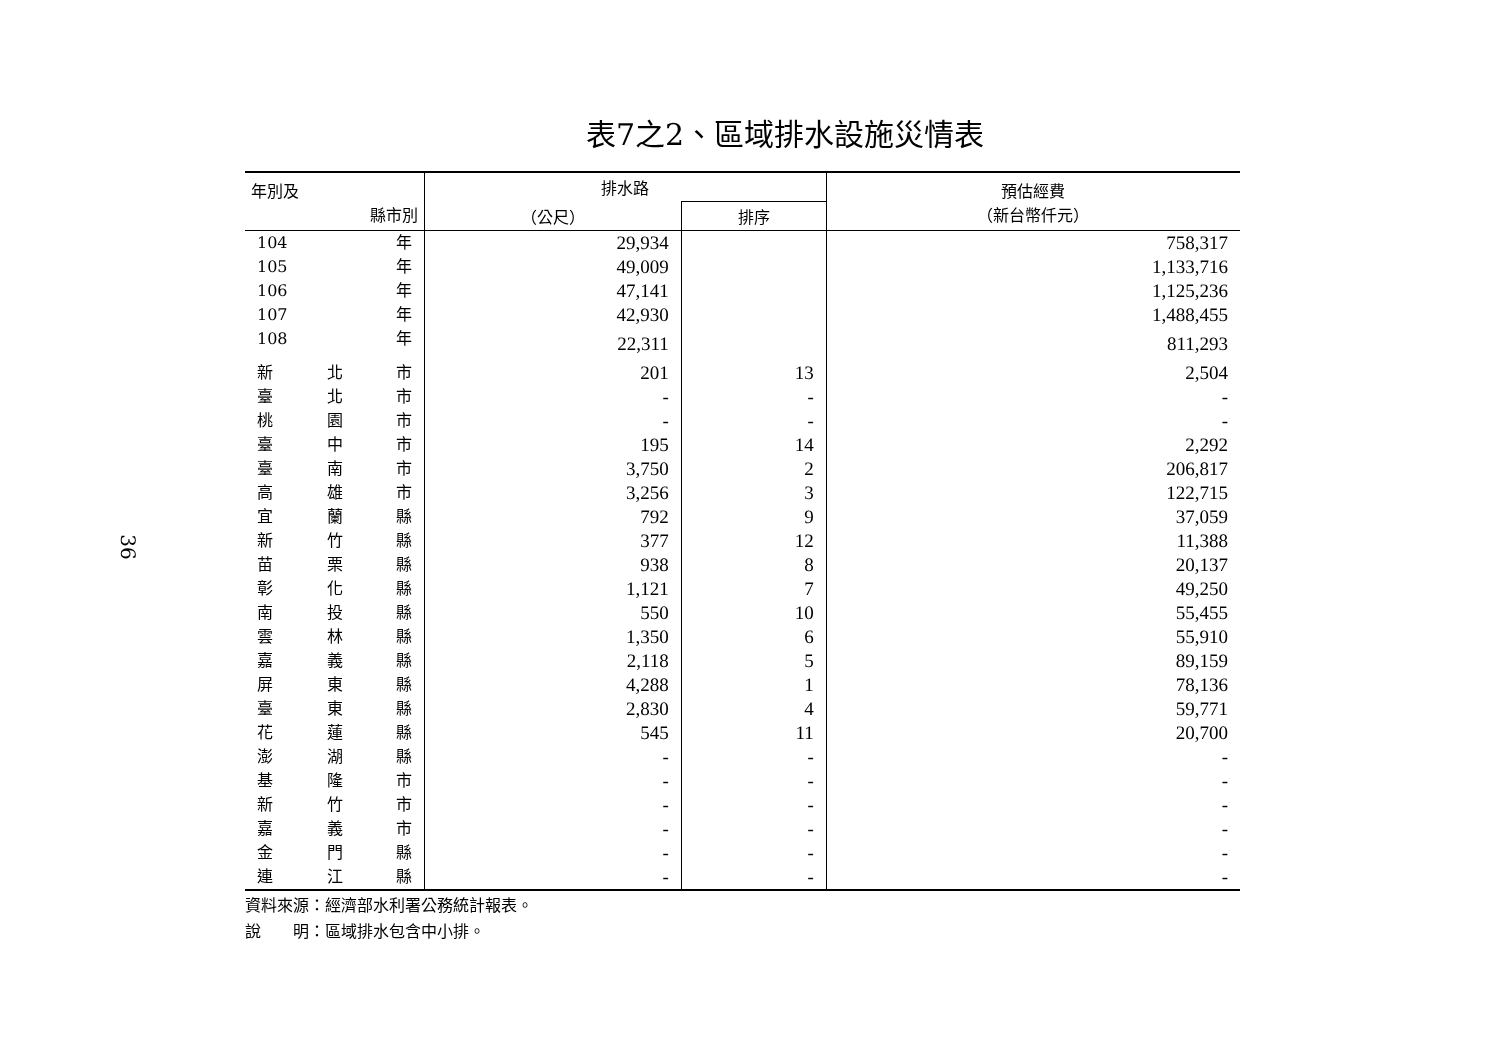36
表7之2、區域排水設施災情表
| 年別及 縣市別 | 排水路 | | 預估經費 （新台幣仟元） |
| --- | --- | --- | --- |
| | （公尺） | 排序 | |
| 104 年 | 29,934 | | 758,317 |
| 105 年 | 49,009 | | 1,133,716 |
| 106 年 | 47,141 | | 1,125,236 |
| 107 年 | 42,930 | | 1,488,455 |
| 108 年 | 22,311 | | 811,293 |
| 新 北 市 | 201 | 13 | 2,504 |
| 臺 北 市 | - | - | - |
| 桃 園 市 | - | - | - |
| 臺 中 市 | 195 | 14 | 2,292 |
| 臺 南 市 | 3,750 | 2 | 206,817 |
| 高 雄 市 | 3,256 | 3 | 122,715 |
| 宜 蘭 縣 | 792 | 9 | 37,059 |
| 新 竹 縣 | 377 | 12 | 11,388 |
| 苗 栗 縣 | 938 | 8 | 20,137 |
| 彰 化 縣 | 1,121 | 7 | 49,250 |
| 南 投 縣 | 550 | 10 | 55,455 |
| 雲 林 縣 | 1,350 | 6 | 55,910 |
| 嘉 義 縣 | 2,118 | 5 | 89,159 |
| 屏 東 縣 | 4,288 | 1 | 78,136 |
| 臺 東 縣 | 2,830 | 4 | 59,771 |
| 花 蓮 縣 | 545 | 11 | 20,700 |
| 澎 湖 縣 | - | - | - |
| 基 隆 市 | - | - | - |
| 新 竹 市 | - | - | - |
| 嘉 義 市 | - | - | - |
| 金 門 縣 | - | - | - |
| 連 江 縣 | - | - | - |
資料來源：經濟部水利署公務統計報表。
說　　明：區域排水包含中小排。